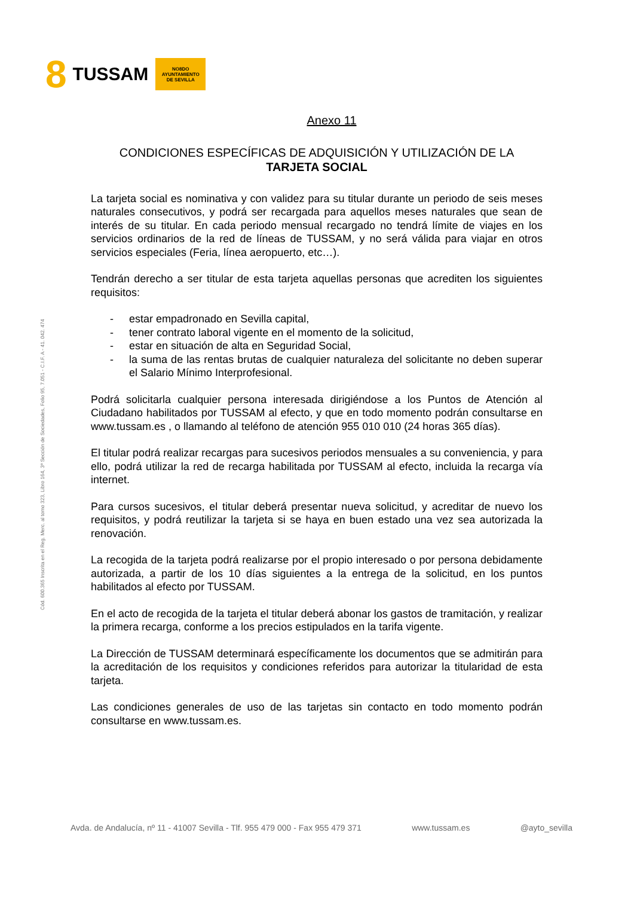8 TUSSAM
NO8DO
AYUNTAMIENTO
DE SEVILLA
Cód. 600.365 Inscrita en el Reg. Merc. al tomo 323, Libro 164, 3ª Sección de Sociedades, Folio 95, 7.051 - C.I.F. A - 41. 042. 474
Anexo 11
CONDICIONES ESPECÍFICAS DE ADQUISICIÓN Y UTILIZACIÓN DE LA
TARJETA SOCIAL
La tarjeta social es nominativa y con validez para su titular durante un periodo de seis meses naturales consecutivos, y podrá ser recargada para aquellos meses naturales que sean de interés de su titular. En cada periodo mensual recargado no tendrá límite de viajes en los servicios ordinarios de la red de líneas de TUSSAM, y no será válida para viajar en otros servicios especiales (Feria, línea aeropuerto, etc…).
Tendrán derecho a ser titular de esta tarjeta aquellas personas que acrediten los siguientes requisitos:
- estar empadronado en Sevilla capital,
- tener contrato laboral vigente en el momento de la solicitud,
- estar en situación de alta en Seguridad Social,
- la suma de las rentas brutas de cualquier naturaleza del solicitante no deben superar el Salario Mínimo Interprofesional.
Podrá solicitarla cualquier persona interesada dirigiéndose a los Puntos de Atención al Ciudadano habilitados por TUSSAM al efecto, y que en todo momento podrán consultarse en www.tussam.es , o llamando al teléfono de atención 955 010 010 (24 horas 365 días).
El titular podrá realizar recargas para sucesivos periodos mensuales a su conveniencia, y para ello, podrá utilizar la red de recarga habilitada por TUSSAM al efecto, incluida la recarga vía internet.
Para cursos sucesivos, el titular deberá presentar nueva solicitud, y acreditar de nuevo los requisitos, y podrá reutilizar la tarjeta si se haya en buen estado una vez sea autorizada la renovación.
La recogida de la tarjeta podrá realizarse por el propio interesado o por persona debidamente autorizada, a partir de los 10 días siguientes a la entrega de la solicitud, en los puntos habilitados al efecto por TUSSAM.
En el acto de recogida de la tarjeta el titular deberá abonar los gastos de tramitación, y realizar la primera recarga, conforme a los precios estipulados en la tarifa vigente.
La Dirección de TUSSAM determinará específicamente los documentos que se admitirán para la acreditación de los requisitos y condiciones referidos para autorizar la titularidad de esta tarjeta.
Las condiciones generales de uso de las tarjetas sin contacto en todo momento podrán consultarse en www.tussam.es.
Avda. de Andalucía, nº 11 - 41007 Sevilla - Tlf. 955 479 000 - Fax 955 479 371 www.tussam.es @ayto_sevilla